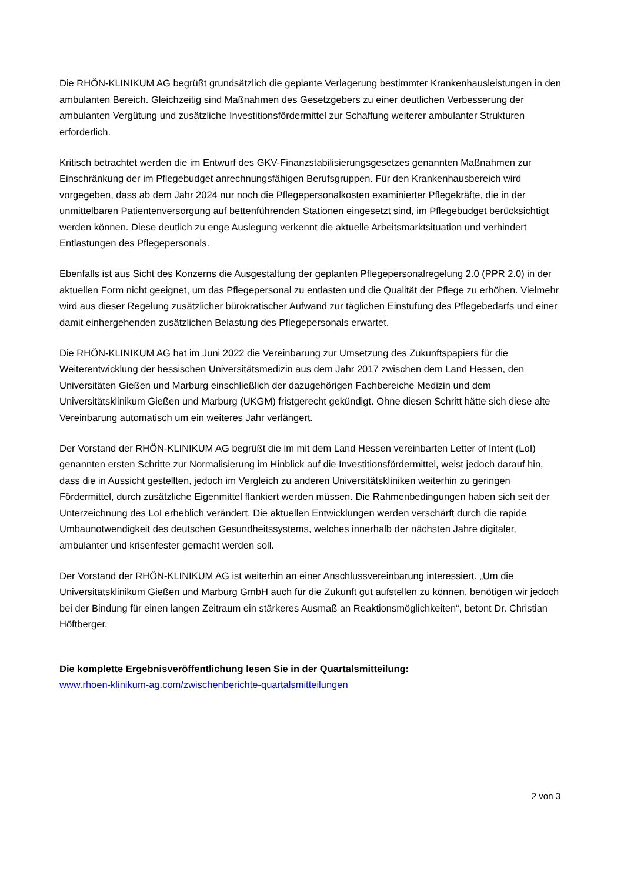Die RHÖN-KLINIKUM AG begrüßt grundsätzlich die geplante Verlagerung bestimmter Krankenhausleistungen in den ambulanten Bereich. Gleichzeitig sind Maßnahmen des Gesetzgebers zu einer deutlichen Verbesserung der ambulanten Vergütung und zusätzliche Investitionsfördermittel zur Schaffung weiterer ambulanter Strukturen erforderlich.
Kritisch betrachtet werden die im Entwurf des GKV-Finanzstabilisierungsgesetzes genannten Maßnahmen zur Einschränkung der im Pflegebudget anrechnungsfähigen Berufsgruppen. Für den Krankenhausbereich wird vorgegeben, dass ab dem Jahr 2024 nur noch die Pflegepersonalkosten examinierter Pflegekräfte, die in der unmittelbaren Patientenversorgung auf bettenführenden Stationen eingesetzt sind, im Pflegebudget berücksichtigt werden können. Diese deutlich zu enge Auslegung verkennt die aktuelle Arbeitsmarktsituation und verhindert Entlastungen des Pflegepersonals.
Ebenfalls ist aus Sicht des Konzerns die Ausgestaltung der geplanten Pflegepersonalregelung 2.0 (PPR 2.0) in der aktuellen Form nicht geeignet, um das Pflegepersonal zu entlasten und die Qualität der Pflege zu erhöhen. Vielmehr wird aus dieser Regelung zusätzlicher bürokratischer Aufwand zur täglichen Einstufung des Pflegebedarfs und einer damit einhergehenden zusätzlichen Belastung des Pflegepersonals erwartet.
Die RHÖN-KLINIKUM AG hat im Juni 2022 die Vereinbarung zur Umsetzung des Zukunftspapiers für die Weiterentwicklung der hessischen Universitätsmedizin aus dem Jahr 2017 zwischen dem Land Hessen, den Universitäten Gießen und Marburg einschließlich der dazugehörigen Fachbereiche Medizin und dem Universitätsklinikum Gießen und Marburg (UKGM) fristgerecht gekündigt. Ohne diesen Schritt hätte sich diese alte Vereinbarung automatisch um ein weiteres Jahr verlängert.
Der Vorstand der RHÖN-KLINIKUM AG begrüßt die im mit dem Land Hessen vereinbarten Letter of Intent (LoI) genannten ersten Schritte zur Normalisierung im Hinblick auf die Investitionsfördermittel, weist jedoch darauf hin, dass die in Aussicht gestellten, jedoch im Vergleich zu anderen Universitätskliniken weiterhin zu geringen Fördermittel, durch zusätzliche Eigenmittel flankiert werden müssen. Die Rahmenbedingungen haben sich seit der Unterzeichnung des LoI erheblich verändert. Die aktuellen Entwicklungen werden verschärft durch die rapide Umbaunotwendigkeit des deutschen Gesundheitssystems, welches innerhalb der nächsten Jahre digitaler, ambulanter und krisenfester gemacht werden soll.
Der Vorstand der RHÖN-KLINIKUM AG ist weiterhin an einer Anschlussvereinbarung interessiert. „Um die Universitätsklinikum Gießen und Marburg GmbH auch für die Zukunft gut aufstellen zu können, benötigen wir jedoch bei der Bindung für einen langen Zeitraum ein stärkeres Ausmaß an Reaktionsmöglichkeiten“, betont Dr. Christian Höftberger.
Die komplette Ergebnisveröffentlichung lesen Sie in der Quartalsmitteilung:
www.rhoen-klinikum-ag.com/zwischenberichte-quartalsmitteilungen
2 von 3